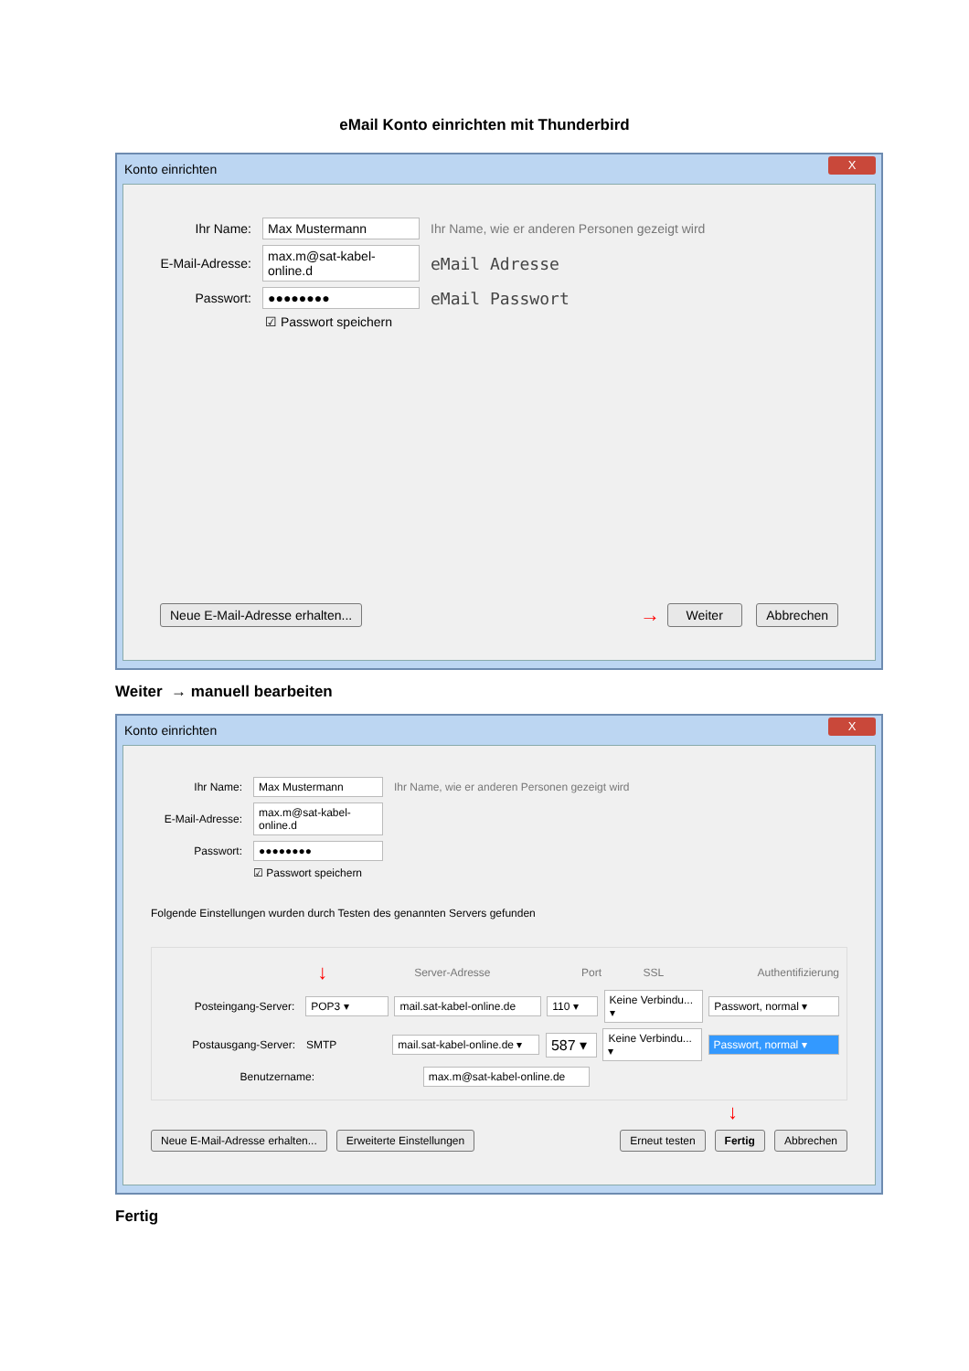eMail Konto einrichten mit Thunderbird
Konto einrichten X
Ihr Name: Max Mustermann Ihr Name, wie er anderen Personen gezeigt wird
E-Mail-Adresse: max.m@sat-kabel-online.d eMail Adresse
Passwort: ●●●●●●●● eMail Passwort
☑ Passwort speichern
Neue E-Mail-Adresse erhalten... → Weiter Abbrechen
Weiter → manuell bearbeiten
Konto einrichten X
Ihr Name: Max Mustermann Ihr Name, wie er anderen Personen gezeigt wird
E-Mail-Adresse: max.m@sat-kabel-online.d
Passwort: ●●●●●●●●
☑ Passwort speichern
Folgende Einstellungen wurden durch Testen des genannten Servers gefunden
↓ Server-Adresse Port SSL Authentifizierung
Posteingang-Server: POP3 ▾ mail.sat-kabel-online.de 110 ▾ Keine Verbindu... ▾ Passwort, normal ▾
Postausgang-Server: SMTP mail.sat-kabel-online.de ▾ 587 ▾ Keine Verbindu... ▾ Passwort, normal ▾
Benutzername: max.m@sat-kabel-online.de
↓
Neue E-Mail-Adresse erhalten... Erweiterte Einstellungen Erneut testen Fertig Abbrechen
Fertig